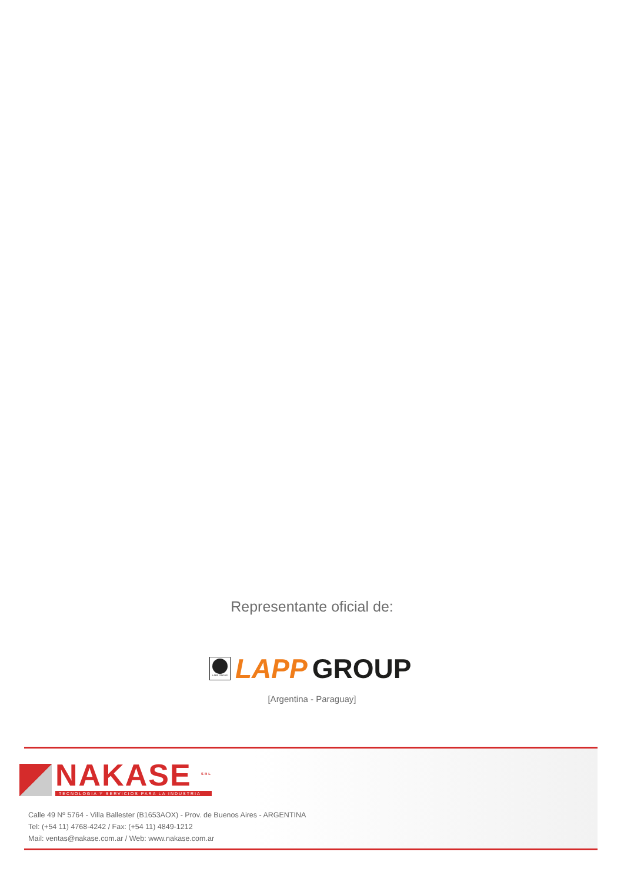Representante oficial de:
LAPP GROUP
LAPP GROUP
[Argentina - Paraguay]
NAKASE <sup>SRL</sup>
TECNOLOGIA Y SERVICIOS PARA LA INDUSTRIA
Calle 49 Nº 5764 - Villa Ballester (B1653AOX) - Prov. de Buenos Aires - ARGENTINA
Tel: (+54 11) 4768-4242 / Fax: (+54 11) 4849-1212
Mail: ventas@nakase.com.ar / Web: www.nakase.com.ar